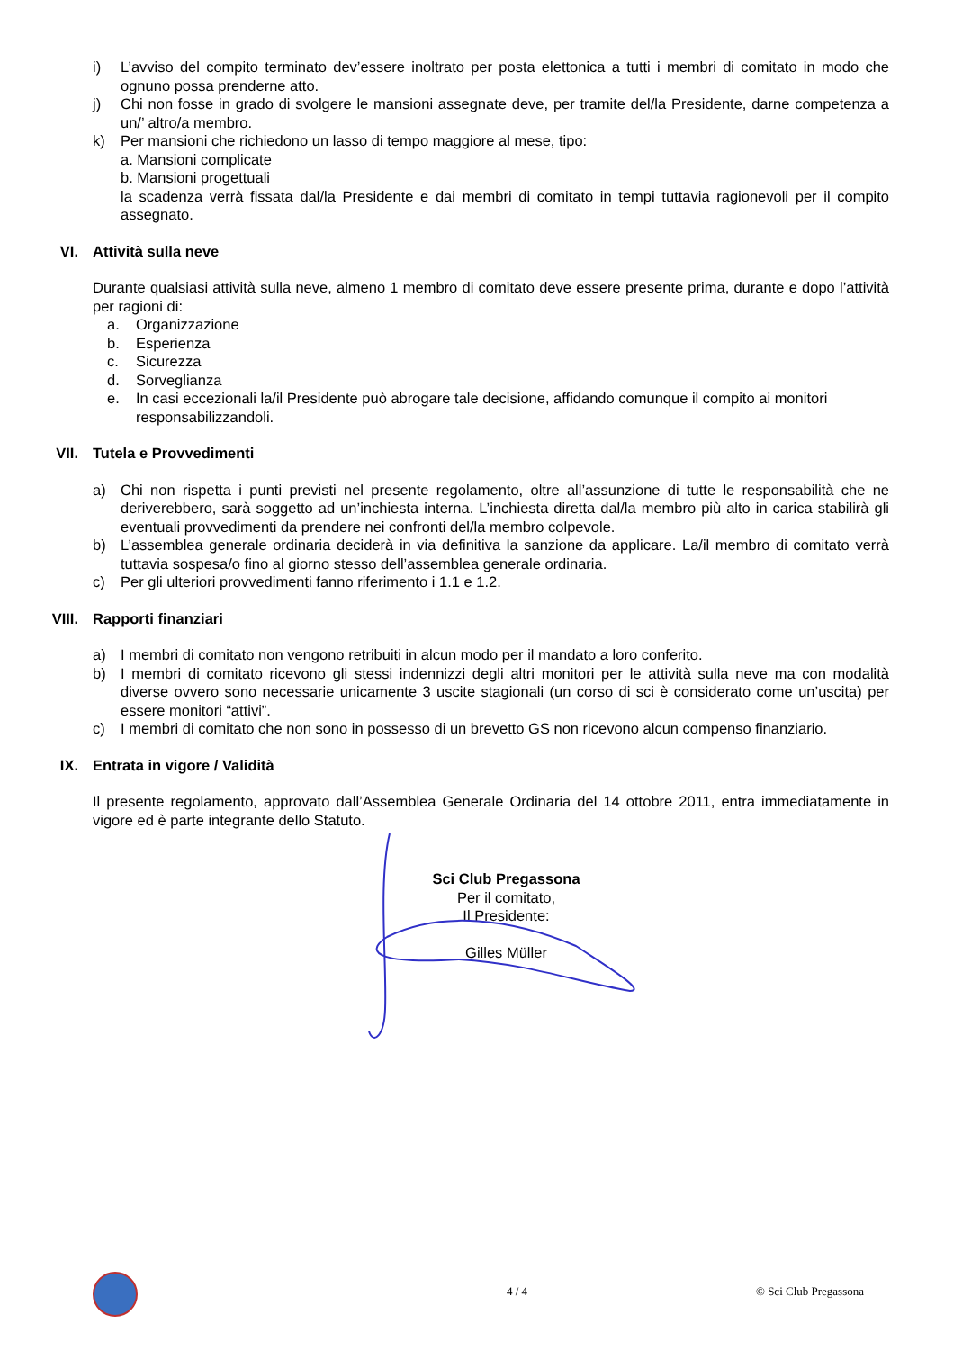i) L’avviso del compito terminato dev’essere inoltrato per posta elettonica a tutti i membri di comitato in modo che ognuno possa prenderne atto.
j) Chi non fosse in grado di svolgere le mansioni assegnate deve, per tramite del/la Presidente, darne competenza a un/’ altro/a membro.
k) Per mansioni che richiedono un lasso di tempo maggiore al mese, tipo:
a. Mansioni complicate
b. Mansioni progettuali
la scadenza verrà fissata dal/la Presidente e dai membri di comitato in tempi tuttavia ragionevoli per il compito assegnato.
VI. Attività sulla neve
Durante qualsiasi attività sulla neve, almeno 1 membro di comitato deve essere presente prima, durante e dopo l’attività per ragioni di:
a. Organizzazione
b. Esperienza
c. Sicurezza
d. Sorveglianza
e. In casi eccezionali la/il Presidente può abrogare tale decisione, affidando comunque il compito ai monitori responsabilizzandoli.
VII. Tutela e Provvedimenti
a) Chi non rispetta i punti previsti nel presente regolamento, oltre all’assunzione di tutte le responsabilità che ne deriverebbero, sarà soggetto ad un’inchiesta interna. L’inchiesta diretta dal/la membro più alto in carica stabilirà gli eventuali provvedimenti da prendere nei confronti del/la membro colpevole.
b) L’assemblea generale ordinaria deciderà in via definitiva la sanzione da applicare. La/il membro di comitato verrà tuttavia sospesa/o fino al giorno stesso dell’assemblea generale ordinaria.
c) Per gli ulteriori provvedimenti fanno riferimento i 1.1 e 1.2.
VIII. Rapporti finanziari
a) I membri di comitato non vengono retribuiti in alcun modo per il mandato a loro conferito.
b) I membri di comitato ricevono gli stessi indennizzi degli altri monitori per le attività sulla neve ma con modalità diverse ovvero sono necessarie unicamente 3 uscite stagionali (un corso di sci è considerato come un’uscita) per essere monitori “attivi”.
c) I membri di comitato che non sono in possesso di un brevetto GS non ricevono alcun compenso finanziario.
IX. Entrata in vigore / Validità
Il presente regolamento, approvato dall’Assemblea Generale Ordinaria del 14 ottobre 2011, entra immediatamente in vigore ed è parte integrante dello Statuto.
Sci Club Pregassona
Per il comitato,
Il Presidente:
Gilles Müller
4 / 4 © Sci Club Pregassona